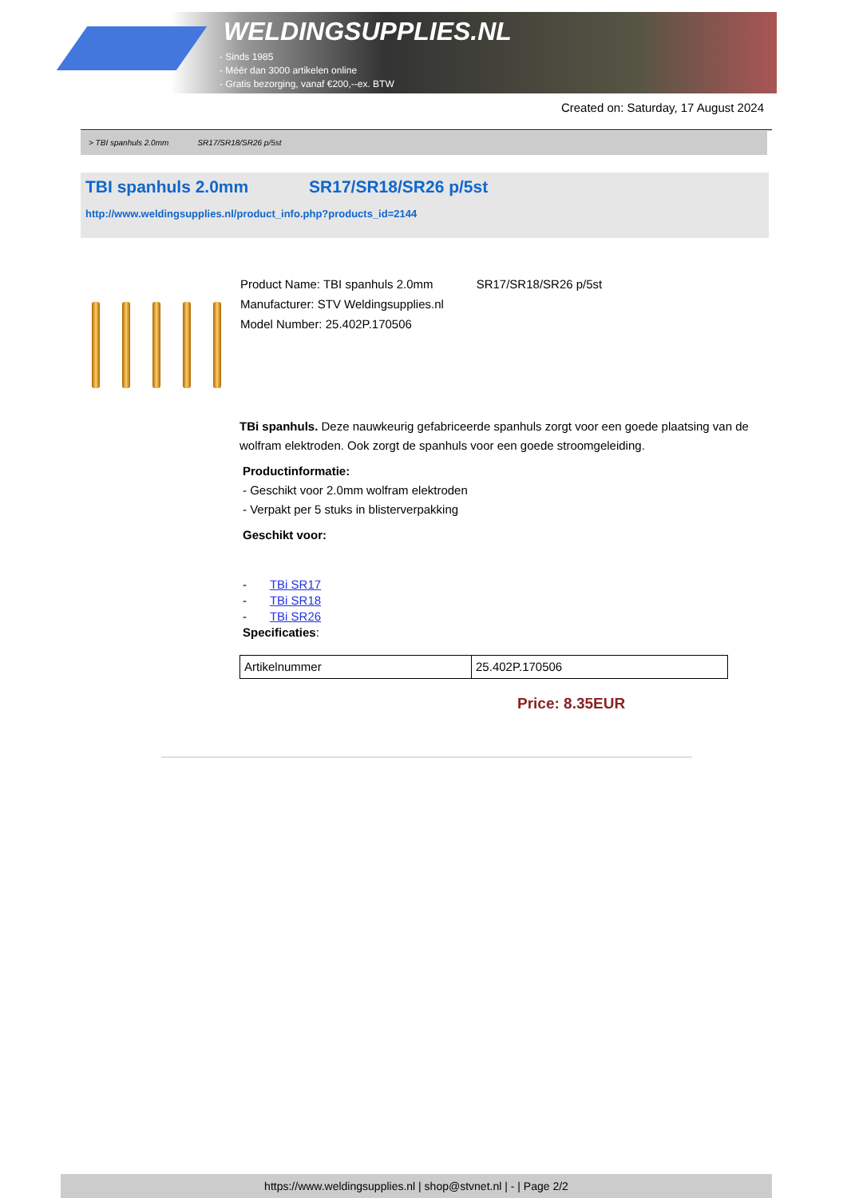WELDINGSUPPLIES.NL
- Sinds 1985
- Méér dan 3000 artikelen online
- Gratis bezorging, vanaf €200,--ex. BTW
Created on: Saturday, 17 August 2024
> TBI spanhuls 2.0mm SR17/SR18/SR26 p/5st
TBI spanhuls 2.0mm SR17/SR18/SR26 p/5st
http://www.weldingsupplies.nl/product_info.php?products_id=2144
Product Name: TBI spanhuls 2.0mm SR17/SR18/SR26 p/5st
Manufacturer: STV Weldingsupplies.nl
Model Number: 25.402P.170506
TBi spanhuls. Deze nauwkeurig gefabriceerde spanhuls zorgt voor een goede plaatsing van de wolfram elektroden. Ook zorgt de spanhuls voor een goede stroomgeleiding.
Productinformatie:
- Geschikt voor 2.0mm wolfram elektroden
- Verpakt per 5 stuks in blisterverpakking
Geschikt voor:
- TBi SR17
- TBi SR18
- TBi SR26
Specificaties:
| Artikelnummer | 25.402P.170506 |
Price: 8.35EUR
https://www.weldingsupplies.nl | shop@stvnet.nl | - | Page 2/2